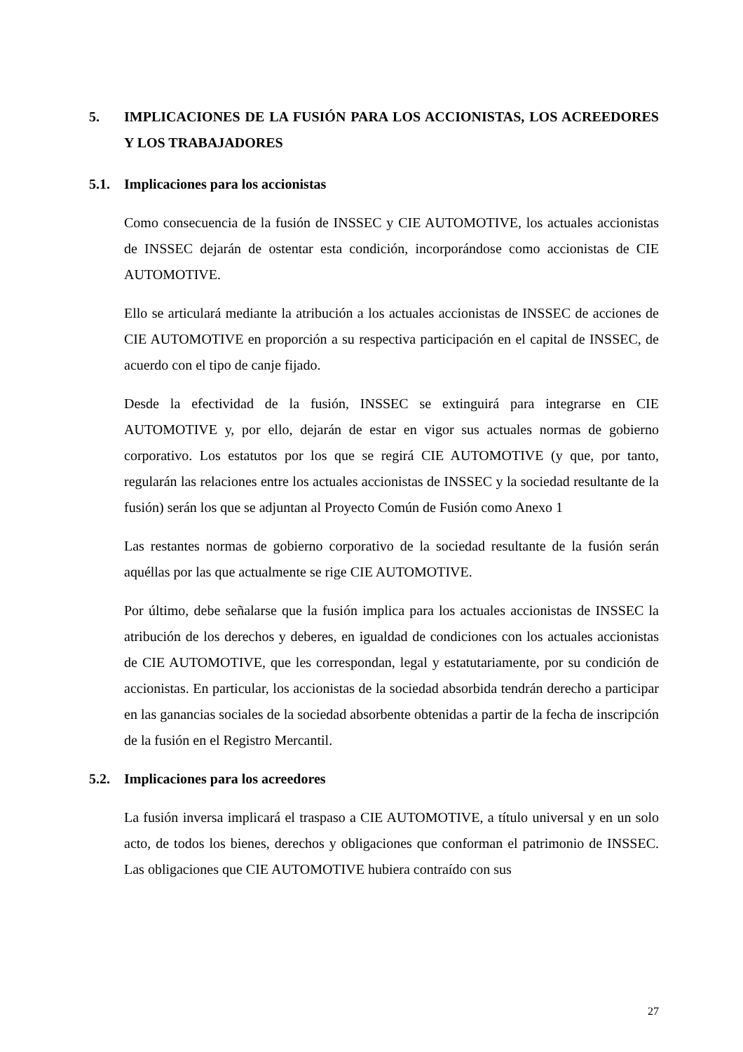5. IMPLICACIONES DE LA FUSIÓN PARA LOS ACCIONISTAS, LOS ACREEDORES Y LOS TRABAJADORES
5.1. Implicaciones para los accionistas
Como consecuencia de la fusión de INSSEC y CIE AUTOMOTIVE, los actuales accionistas de INSSEC dejarán de ostentar esta condición, incorporándose como accionistas de CIE AUTOMOTIVE.
Ello se articulará mediante la atribución a los actuales accionistas de INSSEC de acciones de CIE AUTOMOTIVE en proporción a su respectiva participación en el capital de INSSEC, de acuerdo con el tipo de canje fijado.
Desde la efectividad de la fusión, INSSEC se extinguirá para integrarse en CIE AUTOMOTIVE y, por ello, dejarán de estar en vigor sus actuales normas de gobierno corporativo. Los estatutos por los que se regirá CIE AUTOMOTIVE (y que, por tanto, regularán las relaciones entre los actuales accionistas de INSSEC y la sociedad resultante de la fusión) serán los que se adjuntan al Proyecto Común de Fusión como Anexo 1
Las restantes normas de gobierno corporativo de la sociedad resultante de la fusión serán aquéllas por las que actualmente se rige CIE AUTOMOTIVE.
Por último, debe señalarse que la fusión implica para los actuales accionistas de INSSEC la atribución de los derechos y deberes, en igualdad de condiciones con los actuales accionistas de CIE AUTOMOTIVE, que les correspondan, legal y estatutariamente, por su condición de accionistas. En particular, los accionistas de la sociedad absorbida tendrán derecho a participar en las ganancias sociales de la sociedad absorbente obtenidas a partir de la fecha de inscripción de la fusión en el Registro Mercantil.
5.2. Implicaciones para los acreedores
La fusión inversa implicará el traspaso a CIE AUTOMOTIVE, a título universal y en un solo acto, de todos los bienes, derechos y obligaciones que conforman el patrimonio de INSSEC. Las obligaciones que CIE AUTOMOTIVE hubiera contraído con sus
27